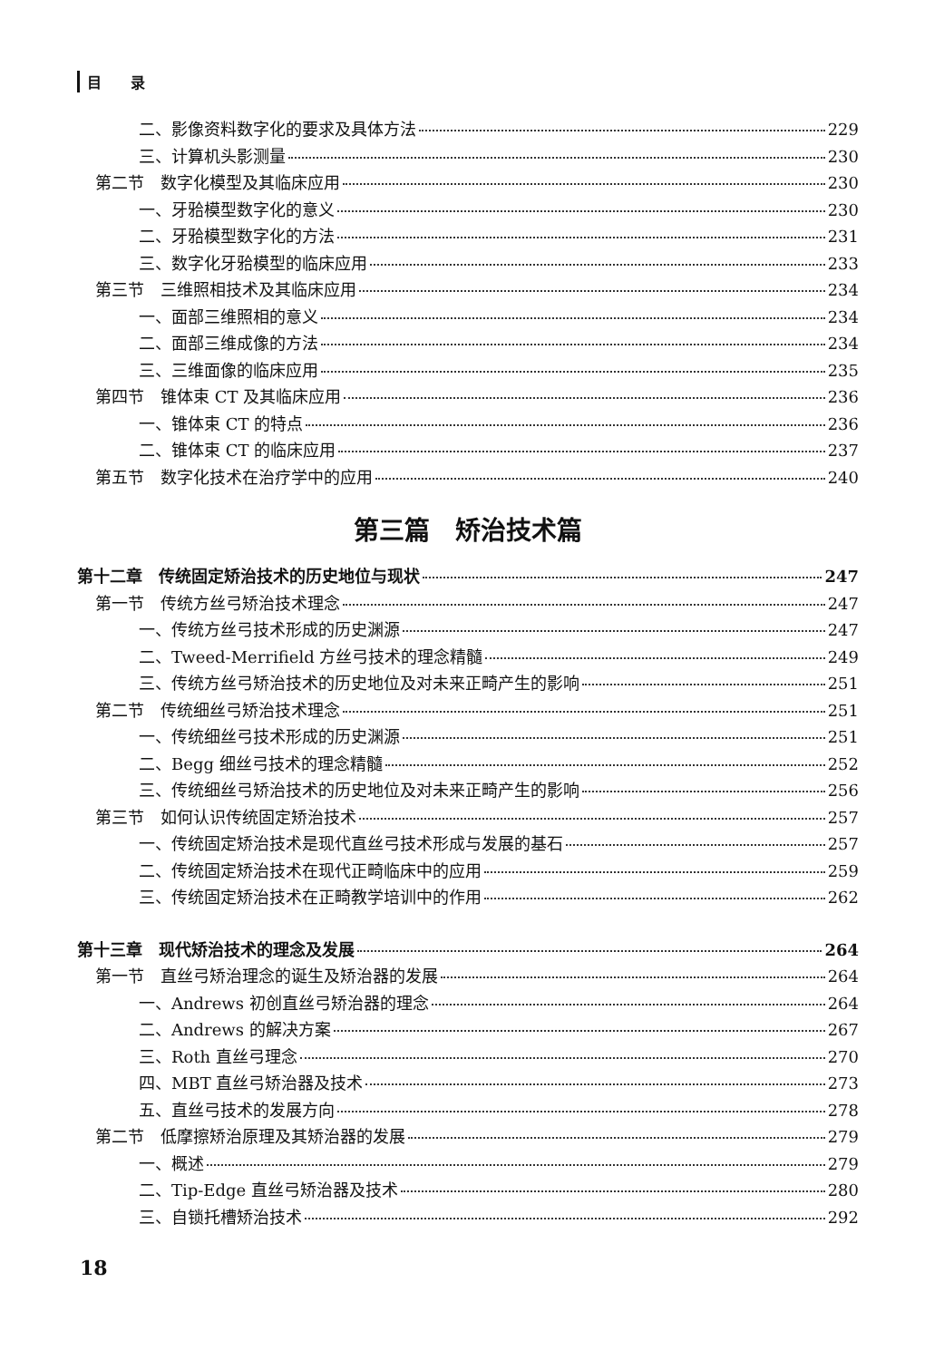目　　录
二、影像资料数字化的要求及具体方法 229
三、计算机头影测量 230
第二节　数字化模型及其临床应用 230
一、牙𬌗模型数字化的意义 230
二、牙𬌗模型数字化的方法 231
三、数字化牙𬌗模型的临床应用 233
第三节　三维照相技术及其临床应用 234
一、面部三维照相的意义 234
二、面部三维成像的方法 234
三、三维面像的临床应用 235
第四节　锥体束 CT 及其临床应用 236
一、锥体束 CT 的特点 236
二、锥体束 CT 的临床应用 237
第五节　数字化技术在治疗学中的应用 240
第三篇　矫治技术篇
第十二章　传统固定矫治技术的历史地位与现状 247
第一节　传统方丝弓矫治技术理念 247
一、传统方丝弓技术形成的历史渊源 247
二、Tweed-Merrifield 方丝弓技术的理念精髓 249
三、传统方丝弓矫治技术的历史地位及对未来正畸产生的影响 251
第二节　传统细丝弓矫治技术理念 251
一、传统细丝弓技术形成的历史渊源 251
二、Begg 细丝弓技术的理念精髓 252
三、传统细丝弓矫治技术的历史地位及对未来正畸产生的影响 256
第三节　如何认识传统固定矫治技术 257
一、传统固定矫治技术是现代直丝弓技术形成与发展的基石 257
二、传统固定矫治技术在现代正畸临床中的应用 259
三、传统固定矫治技术在正畸教学培训中的作用 262
第十三章　现代矫治技术的理念及发展 264
第一节　直丝弓矫治理念的诞生及矫治器的发展 264
一、Andrews 初创直丝弓矫治器的理念 264
二、Andrews 的解决方案 267
三、Roth 直丝弓理念 270
四、MBT 直丝弓矫治器及技术 273
五、直丝弓技术的发展方向 278
第二节　低摩擦矫治原理及其矫治器的发展 279
一、概述 279
二、Tip-Edge 直丝弓矫治器及技术 280
三、自锁托槽矫治技术 292
18